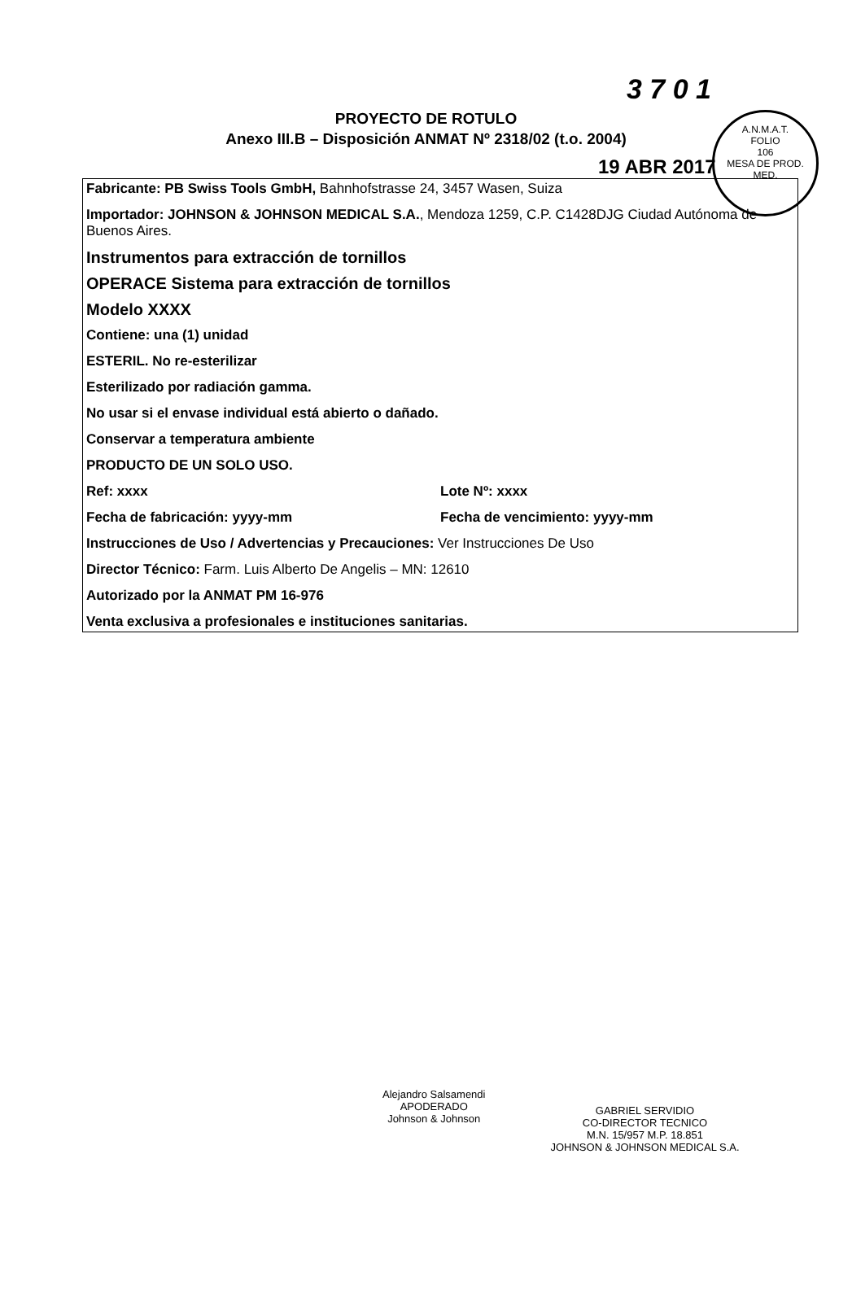A.N.M.A.T.
FOLIO
106
MESA DE PROD. MED.
3 7 0 1
PROYECTO DE ROTULO
Anexo III.B – Disposición ANMAT Nº 2318/02 (t.o. 2004)
19 ABR 2017
Fabricante: PB Swiss Tools GmbH, Bahnhofstrasse 24, 3457 Wasen, Suiza
Importador: JOHNSON & JOHNSON MEDICAL S.A., Mendoza 1259, C.P. C1428DJG Ciudad Autónoma de Buenos Aires.
Instrumentos para extracción de tornillos
OPERACE Sistema para extracción de tornillos
Modelo XXXX
Contiene: una (1) unidad
ESTERIL. No re-esterilizar
Esterilizado por radiación gamma.
No usar si el envase individual está abierto o dañado.
Conservar a temperatura ambiente
PRODUCTO DE UN SOLO USO.
Ref: xxxx Lote Nº: xxxx
Fecha de fabricación: yyyy-mm Fecha de vencimiento: yyyy-mm
Instrucciones de Uso / Advertencias y Precauciones: Ver Instrucciones De Uso
Director Técnico: Farm. Luis Alberto De Angelis – MN: 12610
Autorizado por la ANMAT PM 16-976
Venta exclusiva a profesionales e instituciones sanitarias.
Alejandro Salsamendi
APODERADO
Johnson & Johnson
GABRIEL SERVIDIO
CO-DIRECTOR TECNICO
M.N. 15/957 M.P. 18.851
JOHNSON & JOHNSON MEDICAL S.A.